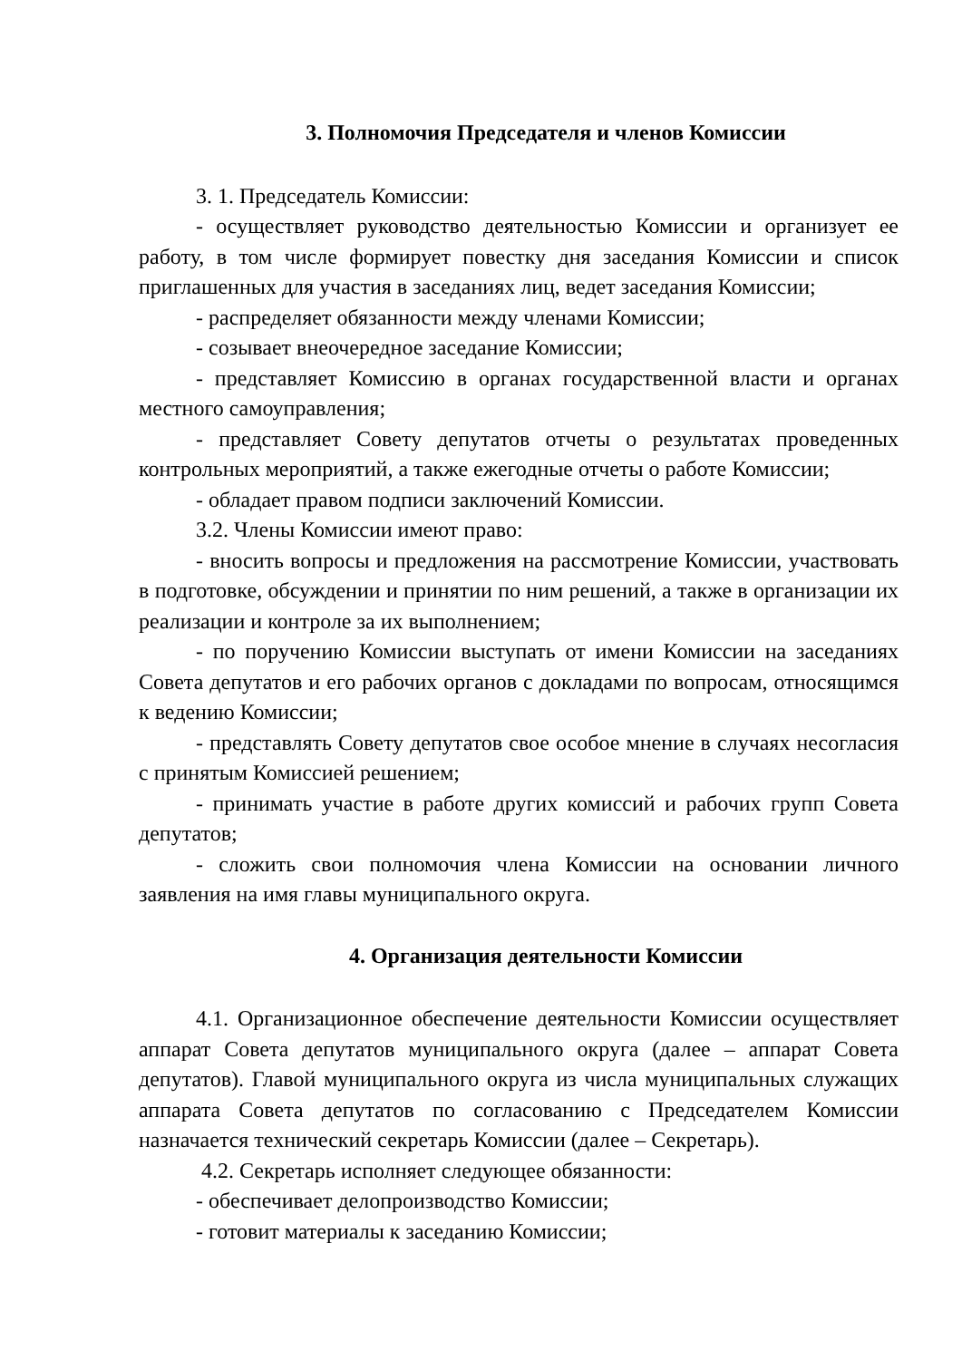3. Полномочия Председателя и членов Комиссии
3. 1. Председатель Комиссии:
- осуществляет руководство деятельностью Комиссии и организует ее работу, в том числе формирует повестку дня заседания Комиссии и список приглашенных для участия в заседаниях лиц, ведет заседания Комиссии;
- распределяет обязанности между членами Комиссии;
- созывает внеочередное заседание Комиссии;
- представляет Комиссию в органах государственной власти и органах местного самоуправления;
- представляет Совету депутатов отчеты о результатах проведенных контрольных мероприятий, а также ежегодные отчеты о работе Комиссии;
- обладает правом подписи заключений Комиссии.
3.2. Члены Комиссии имеют право:
- вносить вопросы и предложения на рассмотрение Комиссии, участвовать в подготовке, обсуждении и принятии по ним решений, а также в организации их реализации и контроле за их выполнением;
- по поручению Комиссии выступать от имени Комиссии на заседаниях Совета депутатов и его рабочих органов с докладами по вопросам, относящимся к ведению Комиссии;
- представлять Совету депутатов свое особое мнение в случаях несогласия с принятым Комиссией решением;
- принимать участие в работе других комиссий и рабочих групп Совета депутатов;
- сложить свои полномочия члена Комиссии на основании личного заявления на имя главы муниципального округа.
4. Организация деятельности Комиссии
4.1. Организационное обеспечение деятельности Комиссии осуществляет аппарат Совета депутатов муниципального округа (далее – аппарат Совета депутатов). Главой муниципального округа из числа муниципальных служащих аппарата Совета депутатов по согласованию с Председателем Комиссии назначается технический секретарь Комиссии (далее – Секретарь).
4.2. Секретарь исполняет следующее обязанности:
- обеспечивает делопроизводство Комиссии;
- готовит материалы к заседанию Комиссии;